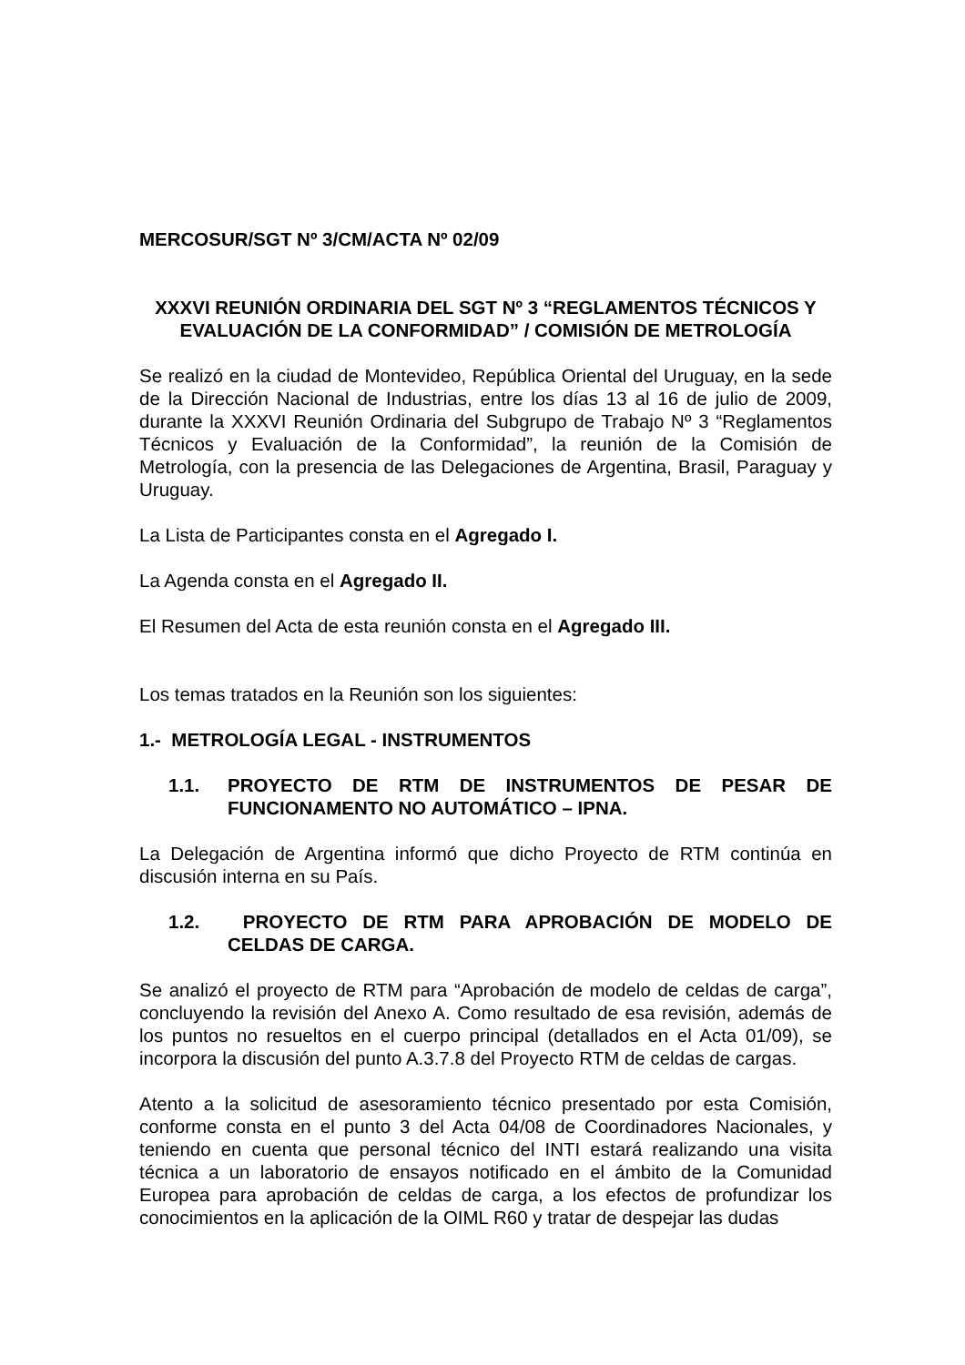MERCOSUR/SGT Nº 3/CM/ACTA Nº 02/09
XXXVI REUNIÓN ORDINARIA DEL SGT Nº 3 “REGLAMENTOS TÉCNICOS Y EVALUACIÓN DE LA CONFORMIDAD” / COMISIÓN DE METROLOGÍA
Se realizó en la ciudad de Montevideo, República Oriental del Uruguay, en la sede de la Dirección Nacional de Industrias, entre los días 13 al 16 de julio de 2009, durante la XXXVI Reunión Ordinaria del Subgrupo de Trabajo Nº 3 “Reglamentos Técnicos y Evaluación de la Conformidad”, la reunión de la Comisión de Metrología, con la presencia de las Delegaciones de Argentina, Brasil, Paraguay y Uruguay.
La Lista de Participantes consta en el Agregado I.
La Agenda consta en el Agregado II.
El Resumen del Acta de esta reunión consta en el Agregado III.
Los temas tratados en la Reunión son los siguientes:
1.- METROLOGÍA LEGAL - INSTRUMENTOS
1.1. PROYECTO DE RTM DE INSTRUMENTOS DE PESAR DE FUNCIONAMENTO NO AUTOMÁTICO – IPNA.
La Delegación de Argentina informó que dicho Proyecto de RTM continúa en discusión interna en su País.
1.2. PROYECTO DE RTM PARA APROBACIÓN DE MODELO DE CELDAS DE CARGA.
Se analizó el proyecto de RTM para “Aprobación de modelo de celdas de carga”, concluyendo la revisión del Anexo A. Como resultado de esa revisión, además de los puntos no resueltos en el cuerpo principal (detallados en el Acta 01/09), se incorpora la discusión del punto A.3.7.8 del Proyecto RTM de celdas de cargas.
Atento a la solicitud de asesoramiento técnico presentado por esta Comisión, conforme consta en el punto 3 del Acta 04/08 de Coordinadores Nacionales, y teniendo en cuenta que personal técnico del INTI estará realizando una visita técnica a un laboratorio de ensayos notificado en el ámbito de la Comunidad Europea para aprobación de celdas de carga, a los efectos de profundizar los conocimientos en la aplicación de la OIML R60 y tratar de despejar las dudas